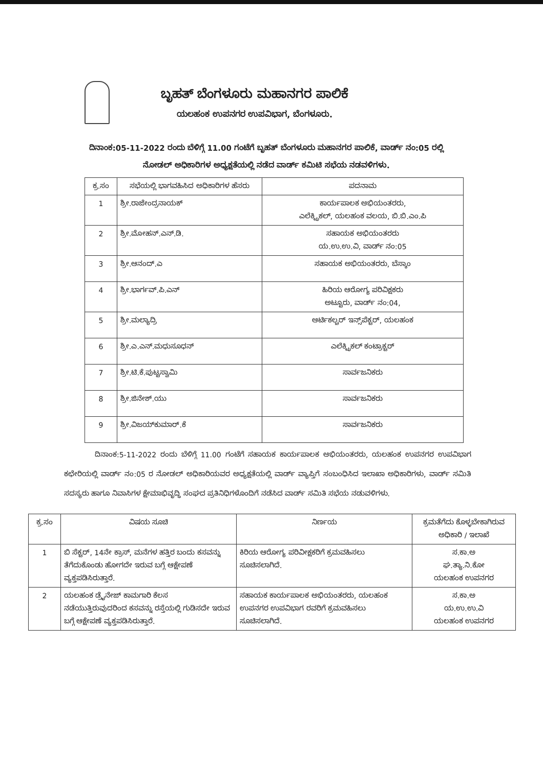ಬೃಹತ್ ಬೆಂಗಳೂರು ಮಹಾನಗರ ಪಾಲಿಕೆ
ಯಲಹಂಕ ಉಪನಗರ ಉಪವಿಭಾಗ, ಬೆಂಗಳೂರು.
ದಿನಾಂಕ:05-11-2022 ರಂದು ಬೆಳಿಗ್ಗೆ 11.00 ಗಂಟೆಗೆ ಬೃಹತ್ ಬೆಂಗಳೂರು ಮಹಾನಗರ ಪಾಲಿಕೆ, ವಾರ್ಡ್ ನಂ:05 ರಲ್ಲಿ ನೋಡಲ್ ಅಧಿಕಾರಿಗಳ ಅಧ್ಯಕ್ಷತೆಯಲ್ಲಿ ನಡೆದ ವಾರ್ಡ್ ಕಮಿಟಿ ಸಭೆಯ ನಡವಳಿಗಳು.
| ಕ್ರ.ಸಂ | ಸಭೆಯಲ್ಲಿ ಭಾಗವಹಿಸಿದ ಅಧಿಕಾರಿಗಳ ಹೆಸರು | ಪದನಾಮ |
| --- | --- | --- |
| 1 | ಶ್ರೀ.ರಾಜೇಂದ್ರನಾಯಕ್ | ಕಾರ್ಯಪಾಲಕ ಅಭಿಯಂತರರು, ಎಲೆಕ್ಟ್ರಿಕಲ್, ಯಲಹಂಕ ವಲಯ, ಬಿ.ಬಿ.ಎಂ.ಪಿ |
| 2 | ಶ್ರೀ.ಮೋಹನ್.ಎನ್.ಡಿ. | ಸಹಾಯಕ ಅಭಿಯಂತರರು ಯ.ಉ.ಉ.ವಿ, ವಾರ್ಡ್ ನಂ:05 |
| 3 | ಶ್ರೀ.ಆನಂದ್.ಎ | ಸಹಾಯಕ ಅಭಿಯಂತರರು, ಬೆಸ್ಕಾಂ |
| 4 | ಶ್ರೀ.ಭಾರ್ಗವ್.ಪಿ.ಎನ್ | ಹಿರಿಯ ಆರೋಗ್ಯ ಪರಿವಿಕ್ಷಕರು ಅಟ್ಟೂರು, ವಾರ್ಡ್ ನಂ:04, |
| 5 | ಶ್ರೀ.ಮಲ್ಯಾದ್ರಿ | ಆರ್ಟಿಕಲ್ಚರ್ ಇನ್ಸ್‌ಪೆಕ್ಟರ್, ಯಲಹಂಕ |
| 6 | ಶ್ರೀ.ಎ.ಎನ್.ಮಧುಸೂಧನ್ | ಎಲೆಕ್ಟ್ರಿಕಲ್ ಕಂಟ್ರಾಕ್ಟರ್ |
| 7 | ಶ್ರೀ.ಟಿ.ಕೆ.ಪುಟ್ಟಸ್ವಾಮಿ | ಸಾರ್ವಜನಿಕರು |
| 8 | ಶ್ರೀ.ಜಿನೇಶ್.ಯು | ಸಾರ್ವಜನಿಕರು |
| 9 | ಶ್ರೀ.ವಿಜಯ್‌ಕುಮಾರ್.ಕೆ | ಸಾರ್ವಜನಿಕರು |
ದಿನಾಂಕ:5-11-2022 ರಂದು ಬೆಳಿಗ್ಗೆ 11.00 ಗಂಟೆಗೆ ಸಹಾಯಕ ಕಾರ್ಯಪಾಲಕ ಅಭಿಯಂತರರು, ಯಲಹಂಕ ಉಪನಗರ ಉಪವಿಭಾಗ ಕಛೇರಿಯಲ್ಲಿ ವಾರ್ಡ್ ನಂ:05 ರ ನೋಡಲ್ ಅಧಿಕಾರಿಯವರ ಅಧ್ಯಕ್ಷತೆಯಲ್ಲಿ ವಾರ್ಡ್ ವ್ಯಾಪ್ತಿಗೆ ಸಂಬಂಧಿಸಿದ ಇಲಾಖಾ ಅಧಿಕಾರಿಗಳು, ವಾರ್ಡ್ ಸಮಿತಿ ಸದಸ್ಯರು ಹಾಗೂ ನಿವಾಸಿಗಳ ಕ್ಷೇಮಾಭಿವೃದ್ಧಿ ಸಂಘದ ಪ್ರತಿನಿಧಿಗಳೊಂದಿಗೆ ನಡೆಸಿದ ವಾರ್ಡ್ ಸಮಿತಿ ಸಭೆಯ ನಡುವಳಿಗಳು.
| ಕ್ರ.ಸಂ | ವಿಷಯ ಸೂಚಿ | ನಿರ್ಣಯ | ಕ್ರಮತೆಗೆದು ಕೊಳ್ಳಬೇಕಾಗಿರುವ ಅಧಿಕಾರಿ / ಇಲಾಖೆ |
| --- | --- | --- | --- |
| 1 | ಬಿ ಸೆಕ್ಟರ್, 14ನೇ ಕ್ರಾಸ್, ಮನೆಗಳ ಹತ್ತಿರ ಬಂದು ಕಸವನ್ನು ತೆಗೆದುಕೊಂಡು ಹೋಗದೇ ಇರುವ ಬಗ್ಗೆ ಆಕ್ಷೇಪಣೆ ವ್ಯಕ್ತಪಡಿಸಿರುತ್ತಾರೆ. | ಕಿರಿಯ ಆರೋಗ್ಯ ಪರಿವೀಕ್ಷಕರಿಗೆ ಕ್ರಮವಹಿಸಲು ಸೂಚಿಸಲಾಗಿದೆ. | ಸ.ಕಾ.ಅ ಘ.ತ್ಯಾ.ನಿ.ಕೋ ಯಲಹಂಕ ಉಪನಗರ |
| 2 | ಯಲಹಂಕ ಡ್ರೈನೇಜ್ ಕಾಮಗಾರಿ ಕೆಲಸ ನಡೆಯುತ್ತಿರುವುದರಿಂದ ಕಸವನ್ನು ರಸ್ತೆಯಲ್ಲಿ ಗುಡಿಸದೇ ಇರುವ ಬಗ್ಗೆ ಆಕ್ಷೇಪಣೆ ವ್ಯಕ್ತಪಡಿಸಿರುತ್ತಾರೆ. | ಸಹಾಯಕ ಕಾರ್ಯಪಾಲಕ ಅಭಿಯಂತರರು, ಯಲಹಂಕ ಉಪನಗರ ಉಪವಿಭಾಗ ರವರಿಗೆ ಕ್ರಮವಹಿಸಲು ಸೂಚಿಸಲಾಗಿದೆ. | ಸ.ಕಾ.ಅ ಯ.ಉ.ಉ.ವಿ ಯಲಹಂಕ ಉಪನಗರ |